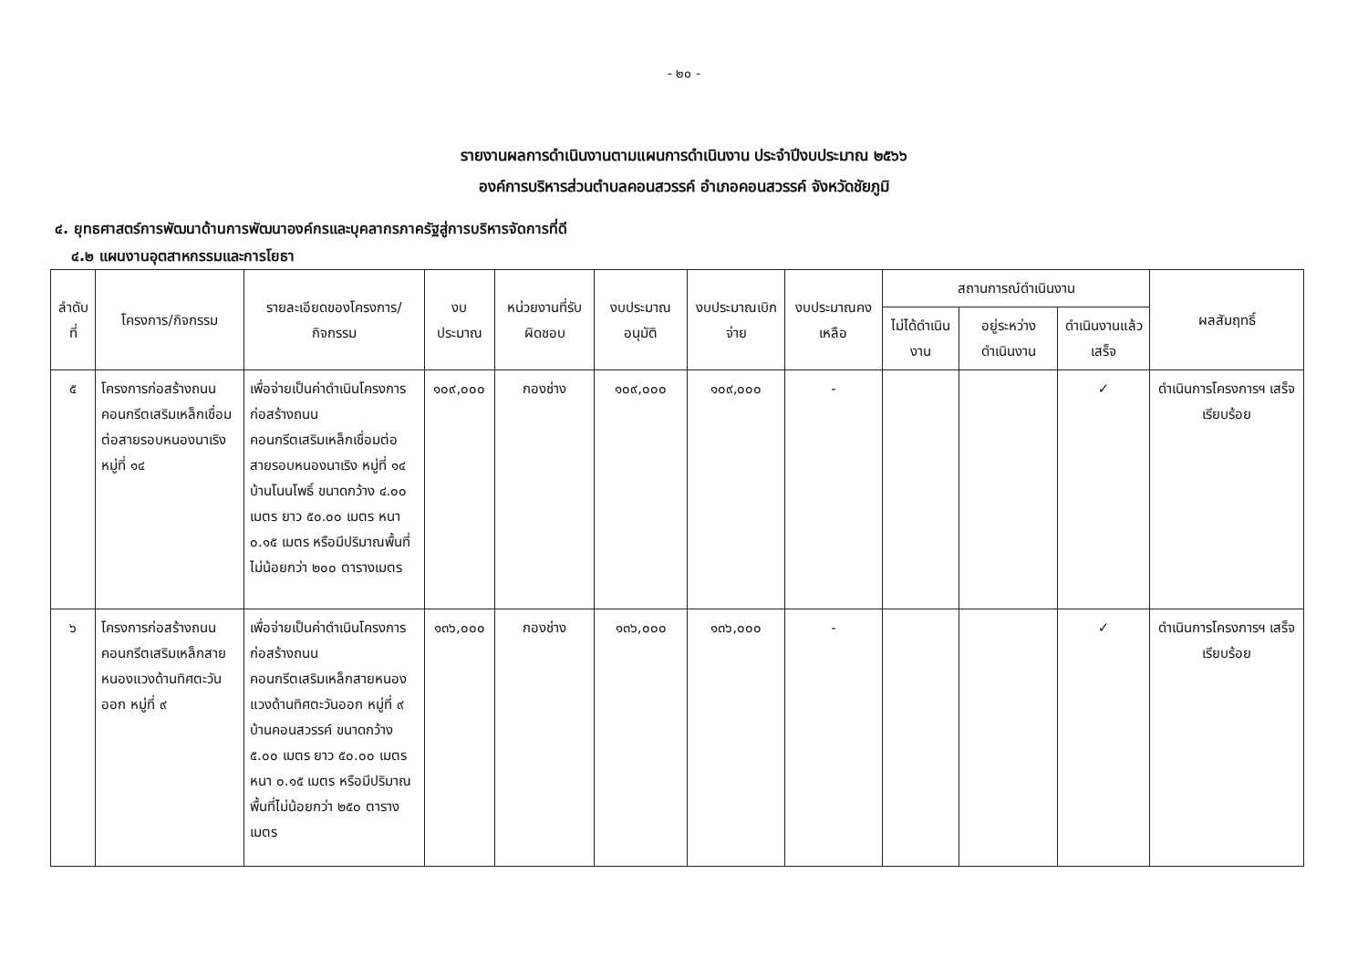- ๒๐ -
รายงานผลการดำเนินงานตามแผนการดำเนินงาน ประจำปีงบประมาณ ๒๕๖๖
องค์การบริหารส่วนตำบลคอนสวรรค์ อำเภอคอนสวรรค์ จังหวัดชัยภูมิ
๔. ยุทธศาสตร์การพัฒนาด้านการพัฒนาองค์กรและบุคลากรภาครัฐสู่การบริหารจัดการที่ดี
๔.๒ แผนงานอุตสาหกรรมและการโยธา
| ลำดับที่ | โครงการ/กิจกรรม | รายละเอียดของโครงการ/กิจกรรม | งบประมาณ | หน่วยงานที่รับผิดชอบ | งบประมาณอนุมัติ | งบประมาณเบิกจ่าย | งบประมาณคงเหลือ | สถานการณ์ดำเนินงาน | | | ผลสัมฤทธิ์ |
| --- | --- | --- | --- | --- | --- | --- | --- | --- | --- | --- | --- |
| | | | | | | | | ไม่ได้ดำเนินงาน | อยู่ระหว่างดำเนินงาน | ดำเนินงานแล้วเสร็จ | |
| ๕ | โครงการก่อสร้างถนนคอนกรีตเสริมเหล็กเชื่อมต่อสายรอบหนองนาเริง หมู่ที่ ๑๔ | เพื่อจ่ายเป็นค่าดำเนินโครงการก่อสร้างถนนคอนกรีตเสริมเหล็กเชื่อมต่อสายรอบหนองนาเริง หมู่ที่ ๑๔ บ้านโนนโพธิ์ ขนาดกว้าง ๔.๐๐ เมตร ยาว ๕๐.๐๐ เมตร หนา ๐.๑๕ เมตร หรือมีปริมาณพื้นที่ไม่น้อยกว่า ๒๐๐ ตารางเมตร | ๑๐๙,๐๐๐ | กองช่าง | ๑๐๙,๐๐๐ | ๑๐๙,๐๐๐ | - | | | ✓ | ดำเนินการโครงการฯ เสร็จเรียบร้อย |
| ๖ | โครงการก่อสร้างถนนคอนกรีตเสริมเหล็กสายหนองแวงด้านทิศตะวันออก หมู่ที่ ๙ | เพื่อจ่ายเป็นค่าดำเนินโครงการก่อสร้างถนนคอนกรีตเสริมเหล็กสายหนองแวงด้านทิศตะวันออก หมู่ที่ ๙ บ้านคอนสวรรค์ ขนาดกว้าง ๕.๐๐ เมตร ยาว ๕๐.๐๐ เมตร หนา ๐.๑๕ เมตร หรือมีปริมาณพื้นที่ไม่น้อยกว่า ๒๕๐ ตารางเมตร | ๑๓๖,๐๐๐ | กองช่าง | ๑๓๖,๐๐๐ | ๑๓๖,๐๐๐ | - | | | ✓ | ดำเนินการโครงการฯ เสร็จเรียบร้อย |